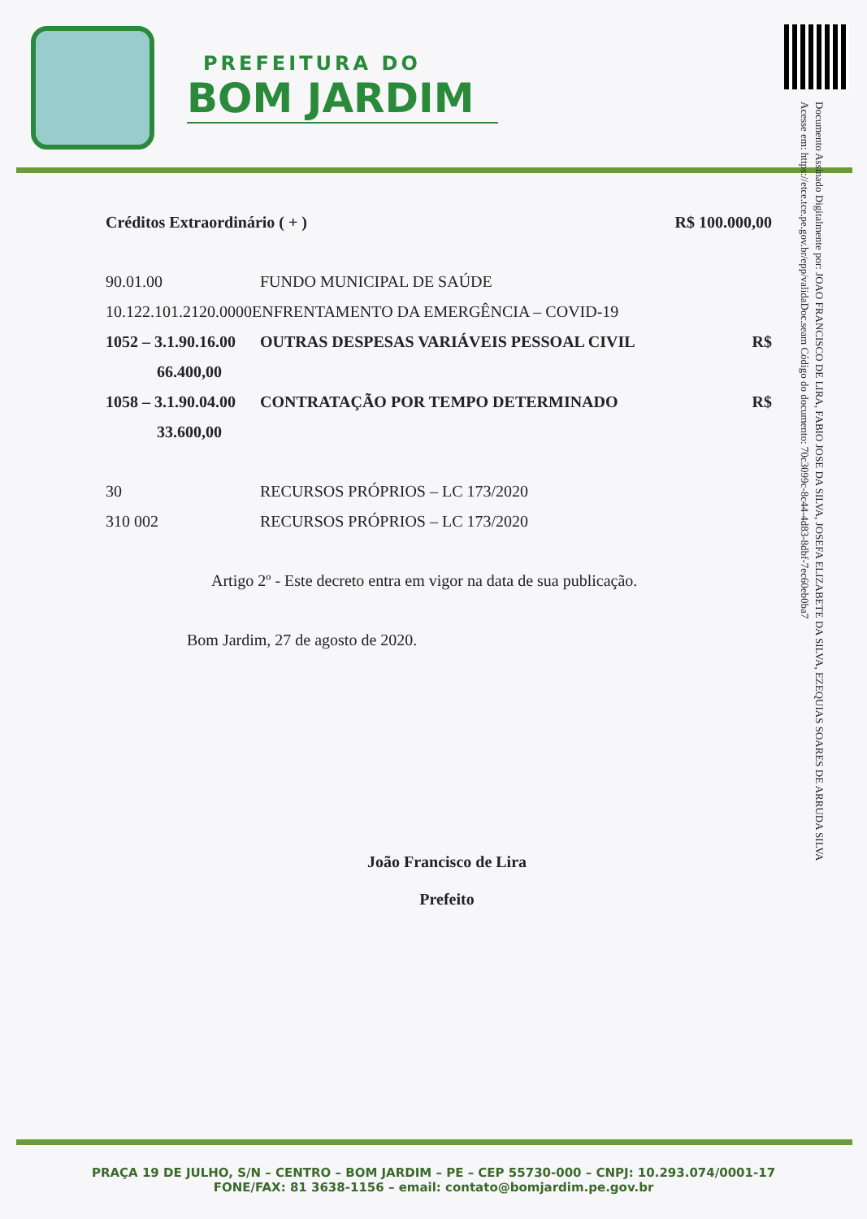PREFEITURA DO
BOM JARDIM
Documento Assinado Digitalmente por: JOAO FRANCISCO DE LIRA, FABIO JOSE DA SILVA, JOSEFA ELIZABETE DA SILVA, EZEQUIAS SOARES DE ARRUDA SILVA
Acesse em: https://etce.tce.pe.gov.br/epp/validaDoc.seam Código do documento: 70c3099c-8c44-4d83-8dbf-7ec60eb0ba7
Créditos Extraordinário ( + ) R$ 100.000,00
90.01.00 FUNDO MUNICIPAL DE SAÚDE
10.122.101.2120.0000 ENFRENTAMENTO DA EMERGÊNCIA – COVID-19
1052 – 3.1.90.16.00 OUTRAS DESPESAS VARIÁVEIS PESSOAL CIVIL R$
66.400,00
1058 – 3.1.90.04.00 CONTRATAÇÃO POR TEMPO DETERMINADO R$
33.600,00
30 RECURSOS PRÓPRIOS – LC 173/2020
310 002 RECURSOS PRÓPRIOS – LC 173/2020
Artigo 2º - Este decreto entra em vigor na data de sua publicação.
Bom Jardim, 27 de agosto de 2020.
João Francisco de Lira
Prefeito
PRAÇA 19 DE JULHO, S/N – CENTRO – BOM JARDIM – PE – CEP 55730-000 – CNPJ: 10.293.074/0001-17
FONE/FAX: 81 3638-1156 – email: contato@bomjardim.pe.gov.br